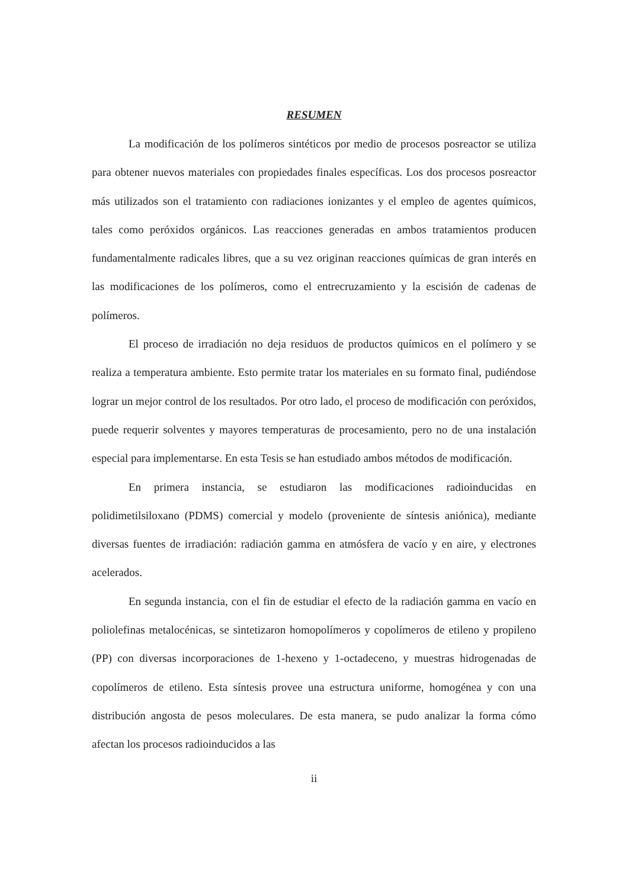RESUMEN
La modificación de los polímeros sintéticos por medio de procesos posreactor se utiliza para obtener nuevos materiales con propiedades finales específicas. Los dos procesos posreactor más utilizados son el tratamiento con radiaciones ionizantes y el empleo de agentes químicos, tales como peróxidos orgánicos. Las reacciones generadas en ambos tratamientos producen fundamentalmente radicales libres, que a su vez originan reacciones químicas de gran interés en las modificaciones de los polímeros, como el entrecruzamiento y la escisión de cadenas de polímeros.
El proceso de irradiación no deja residuos de productos químicos en el polímero y se realiza a temperatura ambiente. Esto permite tratar los materiales en su formato final, pudiéndose lograr un mejor control de los resultados. Por otro lado, el proceso de modificación con peróxidos, puede requerir solventes y mayores temperaturas de procesamiento, pero no de una instalación especial para implementarse. En esta Tesis se han estudiado ambos métodos de modificación.
En primera instancia, se estudiaron las modificaciones radioinducidas en polidimetilsiloxano (PDMS) comercial y modelo (proveniente de síntesis aniónica), mediante diversas fuentes de irradiación: radiación gamma en atmósfera de vacío y en aire, y electrones acelerados.
En segunda instancia, con el fin de estudiar el efecto de la radiación gamma en vacío en poliolefinas metalocénicas, se sintetizaron homopolímeros y copolímeros de etileno y propileno (PP) con diversas incorporaciones de 1-hexeno y 1-octadeceno, y muestras hidrogenadas de copolímeros de etileno. Esta síntesis provee una estructura uniforme, homogénea y con una distribución angosta de pesos moleculares. De esta manera, se pudo analizar la forma cómo afectan los procesos radioinducidos a las
ii